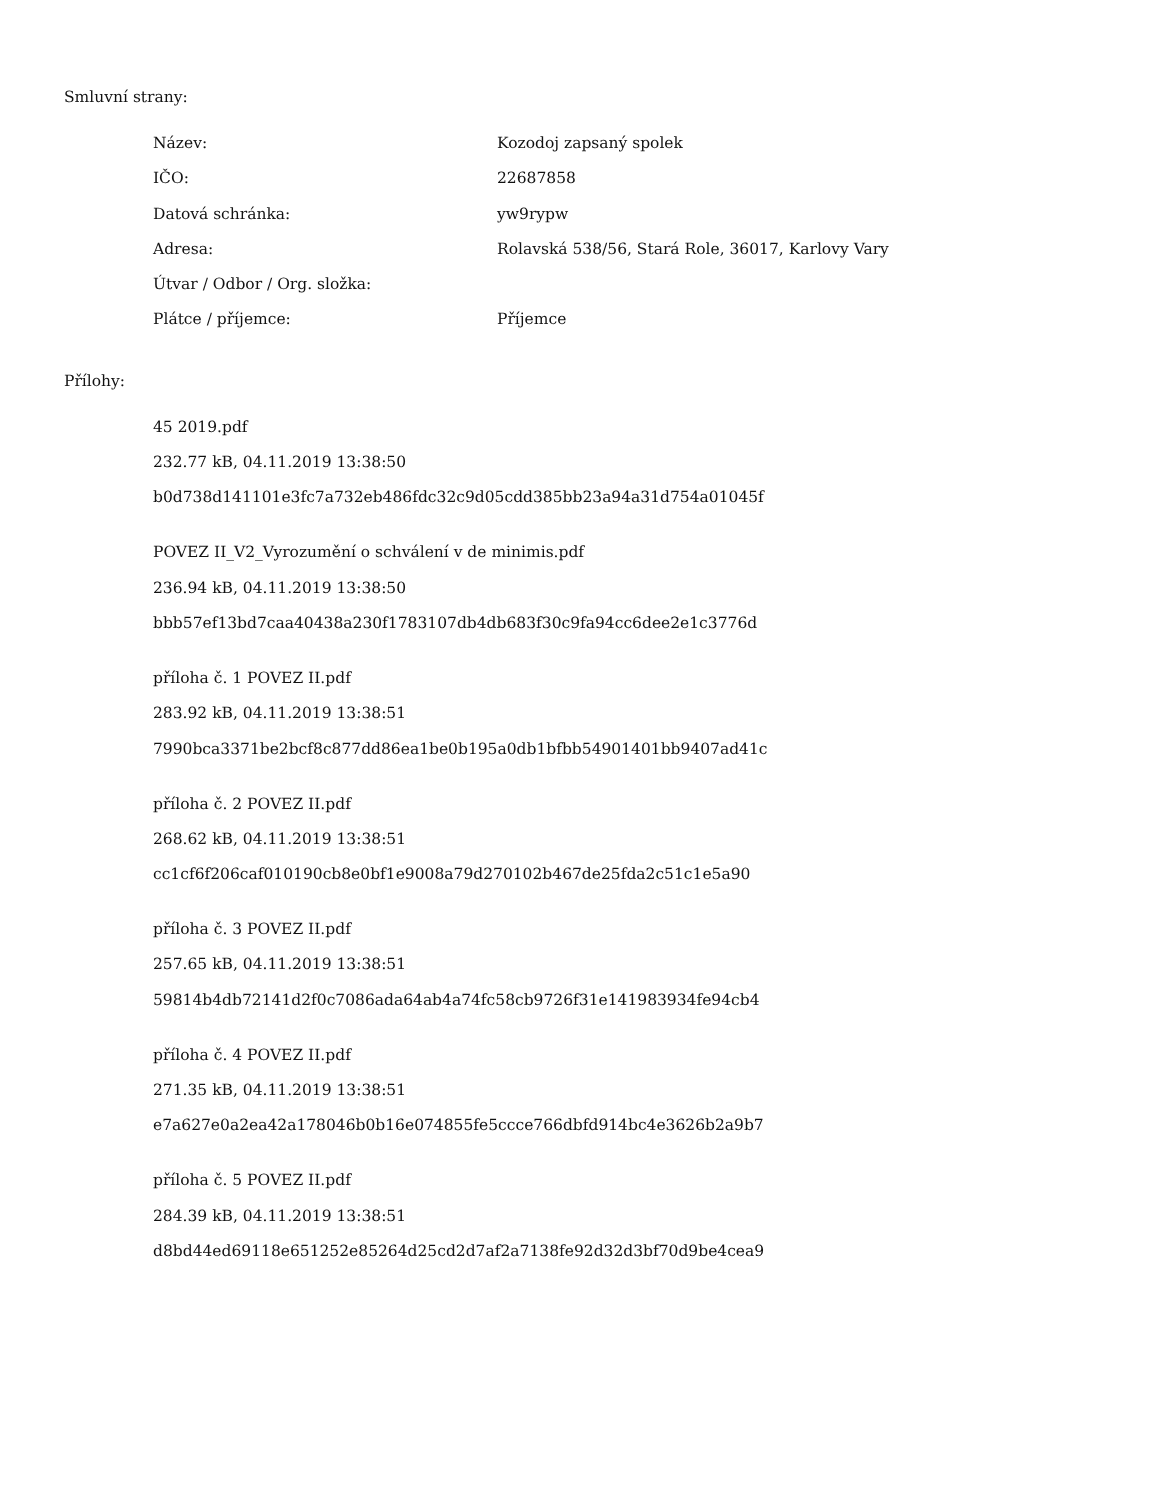Smluvní strany:
| Název: | Kozodoj zapsaný spolek |
| IČO: | 22687858 |
| Datová schránka: | yw9rypw |
| Adresa: | Rolavská 538/56, Stará Role, 36017, Karlovy Vary |
| Útvar / Odbor / Org. složka: | |
| Plátce / příjemce: | Příjemce |
Přílohy:
45 2019.pdf
232.77 kB, 04.11.2019 13:38:50
b0d738d141101e3fc7a732eb486fdc32c9d05cdd385bb23a94a31d754a01045f
POVEZ II_V2_Vyrozumění o schválení v de minimis.pdf
236.94 kB, 04.11.2019 13:38:50
bbb57ef13bd7caa40438a230f1783107db4db683f30c9fa94cc6dee2e1c3776d
příloha č. 1 POVEZ II.pdf
283.92 kB, 04.11.2019 13:38:51
7990bca3371be2bcf8c877dd86ea1be0b195a0db1bfbb54901401bb9407ad41c
příloha č. 2 POVEZ II.pdf
268.62 kB, 04.11.2019 13:38:51
cc1cf6f206caf010190cb8e0bf1e9008a79d270102b467de25fda2c51c1e5a90
příloha č. 3 POVEZ II.pdf
257.65 kB, 04.11.2019 13:38:51
59814b4db72141d2f0c7086ada64ab4a74fc58cb9726f31e141983934fe94cb4
příloha č. 4 POVEZ II.pdf
271.35 kB, 04.11.2019 13:38:51
e7a627e0a2ea42a178046b0b16e074855fe5ccce766dbfd914bc4e3626b2a9b7
příloha č. 5 POVEZ II.pdf
284.39 kB, 04.11.2019 13:38:51
d8bd44ed69118e651252e85264d25cd2d7af2a7138fe92d32d3bf70d9be4cea9